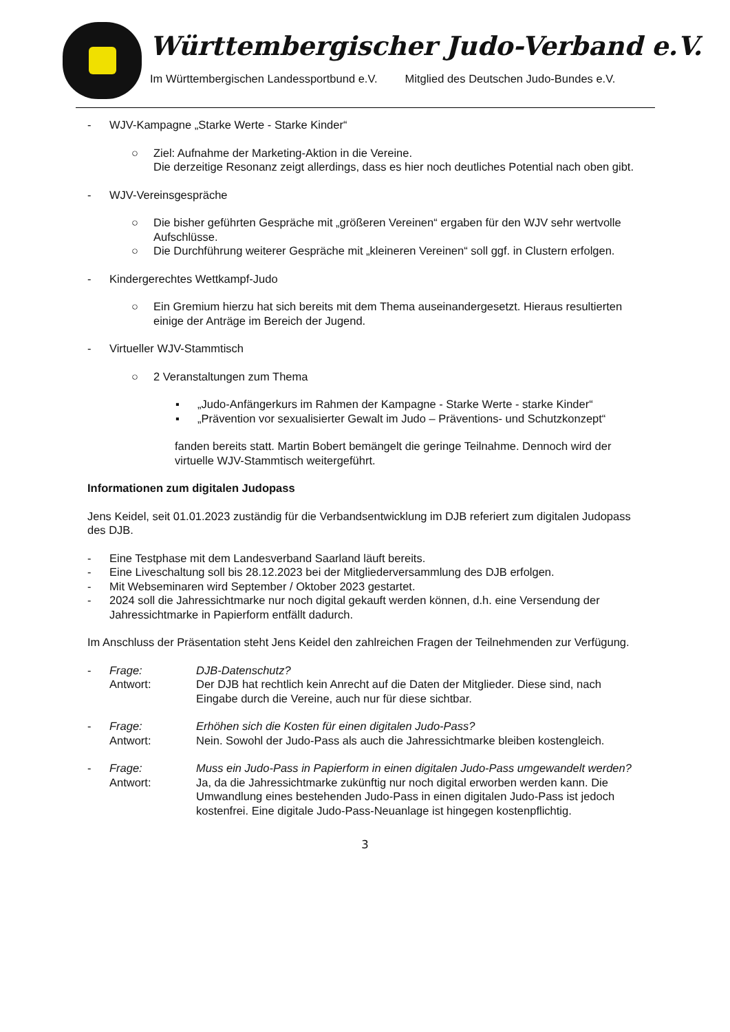Württembergischer Judo-Verband e.V.
Im Württembergischen Landessportbund e.V. Mitglied des Deutschen Judo-Bundes e.V.
- WJV-Kampagne „Starke Werte - Starke Kinder“
○ Ziel: Aufnahme der Marketing-Aktion in die Vereine.
Die derzeitige Resonanz zeigt allerdings, dass es hier noch deutliches Potential nach oben gibt.
- WJV-Vereinsgespräche
○ Die bisher geführten Gespräche mit „größeren Vereinen“ ergaben für den WJV sehr wertvolle Aufschlüsse.
○ Die Durchführung weiterer Gespräche mit „kleineren Vereinen“ soll ggf. in Clustern erfolgen.
- Kindergerechtes Wettkampf-Judo
○ Ein Gremium hierzu hat sich bereits mit dem Thema auseinandergesetzt. Hieraus resultierten einige der Anträge im Bereich der Jugend.
- Virtueller WJV-Stammtisch
○ 2 Veranstaltungen zum Thema
▪ „Judo-Anfängerkurs im Rahmen der Kampagne - Starke Werte - starke Kinder“
▪ „Prävention vor sexualisierter Gewalt im Judo – Präventions- und Schutzkonzept“
fanden bereits statt. Martin Bobert bemängelt die geringe Teilnahme. Dennoch wird der virtuelle WJV-Stammtisch weitergeführt.
Informationen zum digitalen Judopass
Jens Keidel, seit 01.01.2023 zuständig für die Verbandsentwicklung im DJB referiert zum digitalen Judopass des DJB.
- Eine Testphase mit dem Landesverband Saarland läuft bereits.
- Eine Liveschaltung soll bis 28.12.2023 bei der Mitgliederversammlung des DJB erfolgen.
- Mit Webseminaren wird September / Oktober 2023 gestartet.
- 2024 soll die Jahressichtmarke nur noch digital gekauft werden können, d.h. eine Versendung der Jahressichtmarke in Papierform entfällt dadurch.
Im Anschluss der Präsentation steht Jens Keidel den zahlreichen Fragen der Teilnehmenden zur Verfügung.
- Frage: DJB-Datenschutz?
Antwort: Der DJB hat rechtlich kein Anrecht auf die Daten der Mitglieder. Diese sind, nach Eingabe durch die Vereine, auch nur für diese sichtbar.
- Frage: Erhöhen sich die Kosten für einen digitalen Judo-Pass?
Antwort: Nein. Sowohl der Judo-Pass als auch die Jahressichtmarke bleiben kostengleich.
- Frage: Muss ein Judo-Pass in Papierform in einen digitalen Judo-Pass umgewandelt werden?
Antwort: Ja, da die Jahressichtmarke zukünftig nur noch digital erworben werden kann. Die Umwandlung eines bestehenden Judo-Pass in einen digitalen Judo-Pass ist jedoch kostenfrei. Eine digitale Judo-Pass-Neuanlage ist hingegen kostenpflichtig.
3